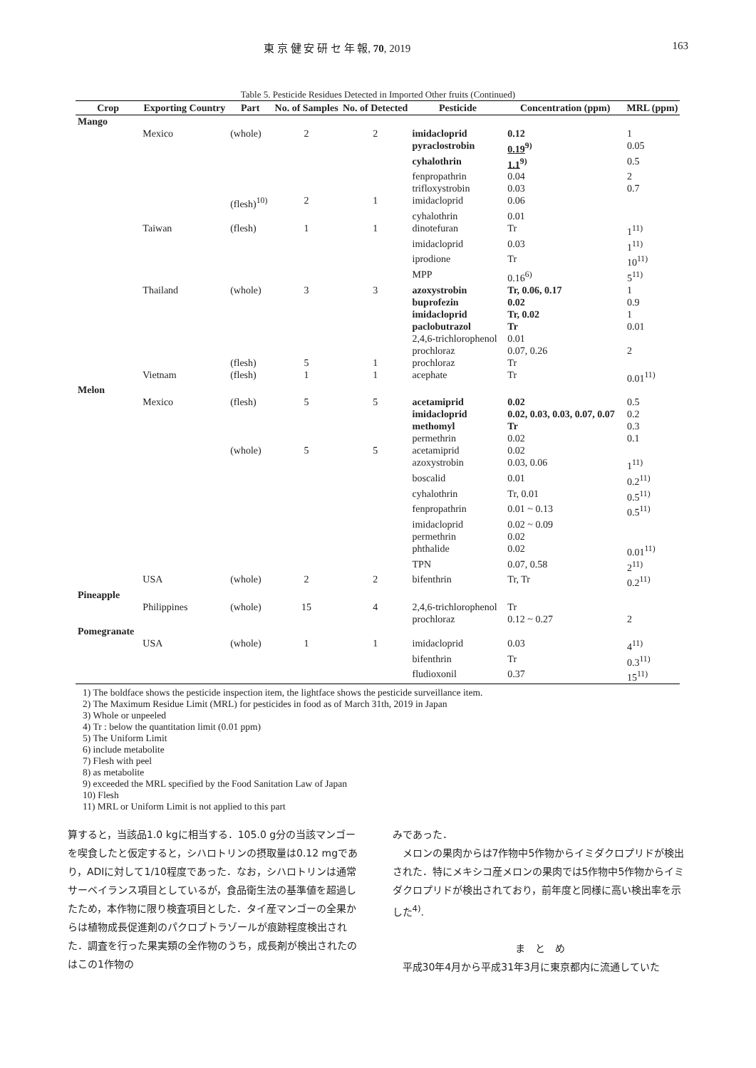東 京 健 安 研 セ 年 報, 70, 2019 163
Table 5. Pesticide Residues Detected in Imported Other fruits (Continued)
| Crop | Exporting Country | Part | No. of Samples | No. of Detected | Pesticide | Concentration (ppm) | MRL (ppm) |
| --- | --- | --- | --- | --- | --- | --- | --- |
| Mango | | | | | | | |
| | Mexico | (whole) | 2 | 2 | imidacloprid | 0.12 | 1 |
| | | | | | pyraclostrobin | 0.19<sup>9)</sup> | 0.05 |
| | | | | | cyhalothrin | 1.1<sup>9)</sup> | 0.5 |
| | | | | | fenpropathrin | 0.04 | 2 |
| | | | | | trifloxystrobin | 0.03 | 0.7 |
| | | (flesh)<sup>10)</sup> | 2 | 1 | imidacloprid | 0.06 | |
| | | | | | cyhalothrin | 0.01 | |
| | Taiwan | (flesh) | 1 | 1 | dinotefuran | Tr | 1<sup>11)</sup> |
| | | | | | imidacloprid | 0.03 | 1<sup>11)</sup> |
| | | | | | iprodione | Tr | 10<sup>11)</sup> |
| | | | | | MPP | 0.16<sup>6)</sup> | 5<sup>11)</sup> |
| | Thailand | (whole) | 3 | 3 | azoxystrobin | Tr, 0.06, 0.17 | 1 |
| | | | | | buprofezin | 0.02 | 0.9 |
| | | | | | imidacloprid | Tr, 0.02 | 1 |
| | | | | | paclobutrazol | Tr | 0.01 |
| | | | | | 2,4,6-trichlorophenol | 0.01 | |
| | | | | | prochloraz | 0.07, 0.26 | 2 |
| | | (flesh) | 5 | 1 | prochloraz | Tr | |
| | Vietnam | (flesh) | 1 | 1 | acephate | Tr | 0.01<sup>11)</sup> |
| Melon | | | | | | | |
| | Mexico | (flesh) | 5 | 5 | acetamiprid | 0.02 | 0.5 |
| | | | | | imidacloprid | 0.02, 0.03, 0.03, 0.07, 0.07 | 0.2 |
| | | | | | methomyl | Tr | 0.3 |
| | | | | | permethrin | 0.02 | 0.1 |
| | | (whole) | 5 | 5 | acetamiprid | 0.02 | |
| | | | | | azoxystrobin | 0.03, 0.06 | 1<sup>11)</sup> |
| | | | | | boscalid | 0.01 | 0.2<sup>11)</sup> |
| | | | | | cyhalothrin | Tr, 0.01 | 0.5<sup>11)</sup> |
| | | | | | fenpropathrin | 0.01 ~ 0.13 | 0.5<sup>11)</sup> |
| | | | | | imidacloprid | 0.02 ~ 0.09 | |
| | | | | | permethrin | 0.02 | |
| | | | | | phthalide | 0.02 | 0.01<sup>11)</sup> |
| | | | | | TPN | 0.07, 0.58 | 2<sup>11)</sup> |
| | USA | (whole) | 2 | 2 | bifenthrin | Tr, Tr | 0.2<sup>11)</sup> |
| Pineapple | | | | | | | |
| | Philippines | (whole) | 15 | 4 | 2,4,6-trichlorophenol | Tr | |
| | | | | | prochloraz | 0.12 ~ 0.27 | 2 |
| Pomegranate | | | | | | | |
| | USA | (whole) | 1 | 1 | imidacloprid | 0.03 | 4<sup>11)</sup> |
| | | | | | bifenthrin | Tr | 0.3<sup>11)</sup> |
| | | | | | fludioxonil | 0.37 | 15<sup>11)</sup> |
1) The boldface shows the pesticide inspection item, the lightface shows the pesticide surveillance item.
2) The Maximum Residue Limit (MRL) for pesticides in food as of March 31th, 2019 in Japan
3) Whole or unpeeled
4) Tr : below the quantitation limit (0.01 ppm)
5) The Uniform Limit
6) include metabolite
7) Flesh with peel
8) as metabolite
9) exceeded the MRL specified by the Food Sanitation Law of Japan
10) Flesh
11) MRL or Uniform Limit is not applied to this part
算すると，当該品1.0 kgに相当する．105.0 g分の当該マンゴーを喫食したと仮定すると，シハロトリンの摂取量は0.12 mgであり，ADIに対して1/10程度であった．なお，シハロトリンは通常サーベイランス項目としているが，食品衛生法の基準値を超過したため，本作物に限り検査項目とした．タイ産マンゴーの全果からは植物成長促進剤のパクロブトラゾールが痕跡程度検出された．調査を行った果実類の全作物のうち，成長剤が検出されたのはこの1作物の
みであった．
　メロンの果肉からは7作物中5作物からイミダクロプリドが検出された．特にメキシコ産メロンの果肉では5作物中5作物からイミダクロプリドが検出されており，前年度と同様に高い検出率を示した<sup>4)</sup>.
ま　と　め
　平成30年4月から平成31年3月に東京都内に流通していた